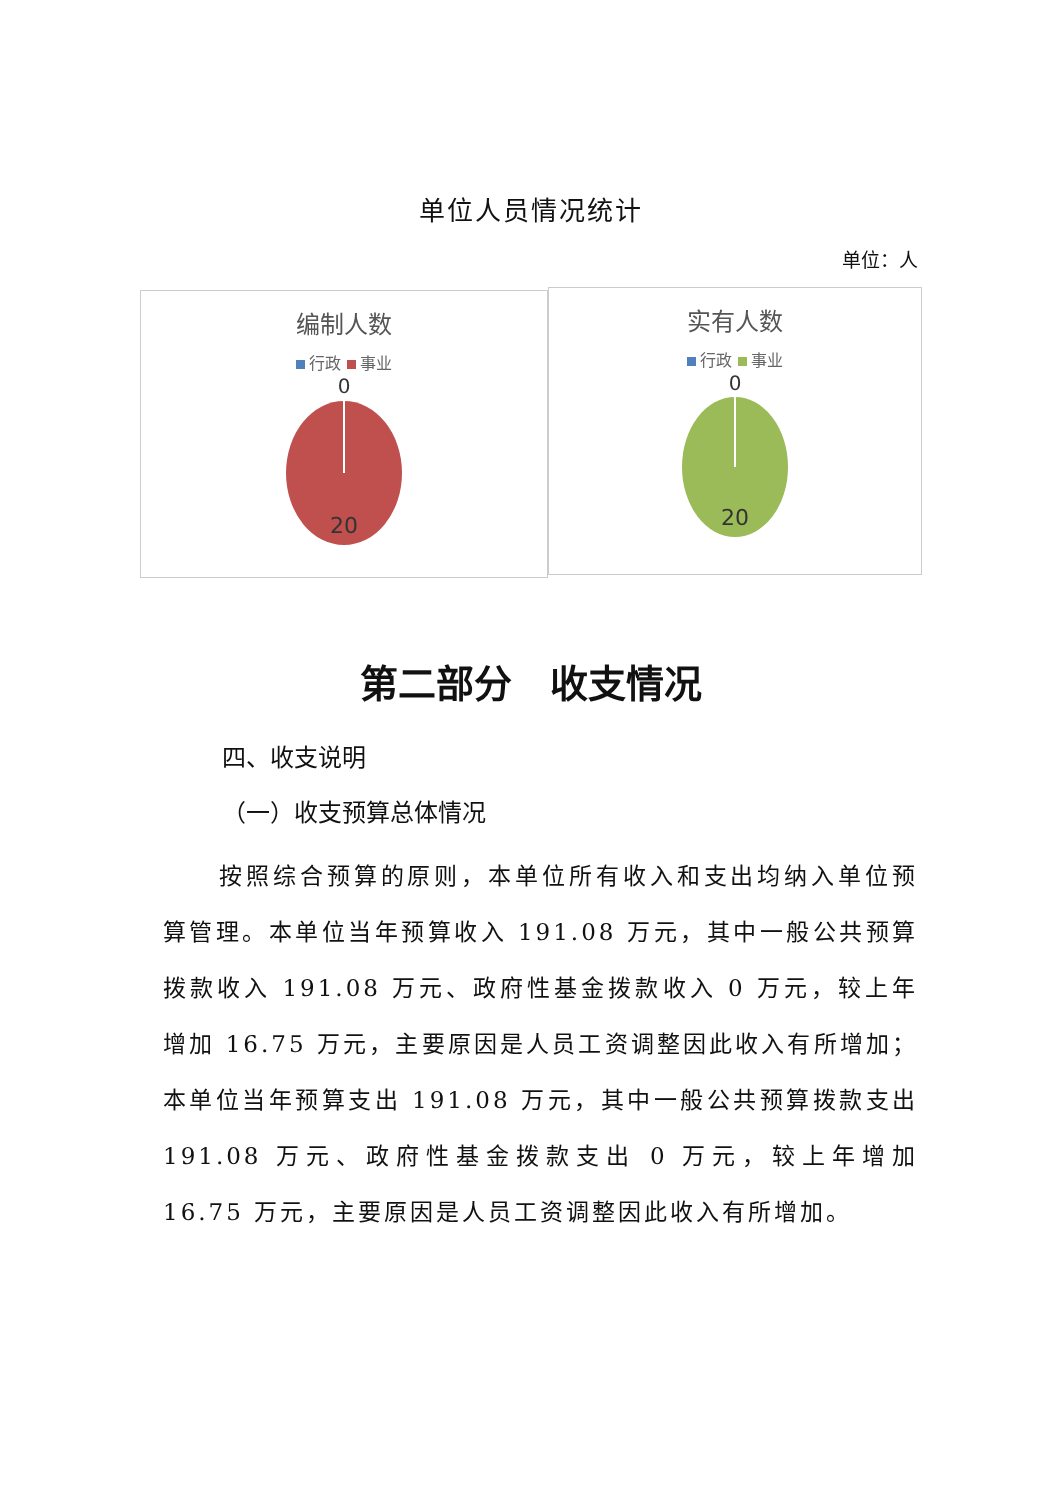单位人员情况统计
单位：人
编制人数
行政 事业
0
20
实有人数
行政 事业
0
20
第二部分　收支情况
四、收支说明
（一）收支预算总体情况
按照综合预算的原则，本单位所有收入和支出均纳入单位预算管理。本单位当年预算收入 191.08 万元，其中一般公共预算拨款收入 191.08 万元、政府性基金拨款收入 0 万元，较上年增加 16.75 万元，主要原因是人员工资调整因此收入有所增加；本单位当年预算支出 191.08 万元，其中一般公共预算拨款支出 191.08 万元、政府性基金拨款支出 0 万元，较上年增加 16.75 万元，主要原因是人员工资调整因此收入有所增加。